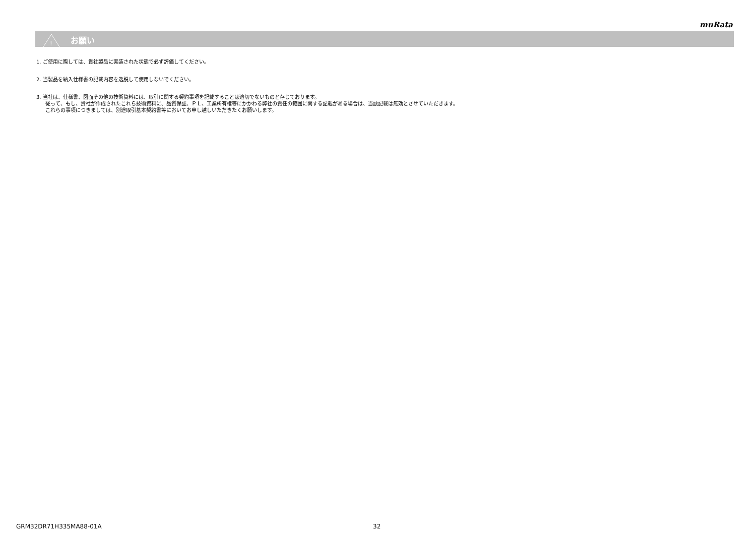muRata
!
お願い
1. ご使用に際しては、貴社製品に実装された状態で必ず評価してください。
2. 当製品を納入仕様書の記載内容を逸脱して使用しないでください。
3. 当社は、仕様書、図面その他の技術資料には、取引に関する契約事項を記載することは適切でないものと存じております。
従って、もし、貴社が作成されたこれら技術資料に、品質保証、ＰＬ、工業所有権等にかかわる弊社の責任の範囲に関する記載がある場合は、当該記載は無効とさせていただきます。
これらの事項につきましては、別途取引基本契約書等においてお申し越しいただきたくお願いします。
GRM32DR71H335MA88-01A 32